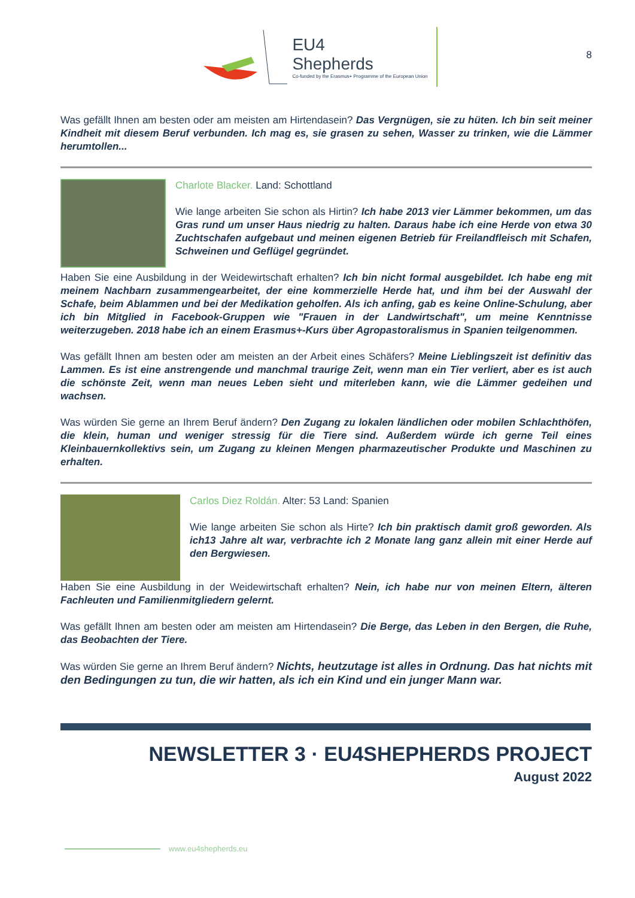EU4
Shepherds
Co-funded by the Erasmus+ Programme of the European Union
8
Was gefällt Ihnen am besten oder am meisten am Hirtendasein? Das Vergnügen, sie zu hüten. Ich bin seit meiner Kindheit mit diesem Beruf verbunden. Ich mag es, sie grasen zu sehen, Wasser zu trinken, wie die Lämmer herumtollen...
Charlote Blacker. Land: Schottland
Wie lange arbeiten Sie schon als Hirtin? Ich habe 2013 vier Lämmer bekommen, um das Gras rund um unser Haus niedrig zu halten. Daraus habe ich eine Herde von etwa 30 Zuchtschafen aufgebaut und meinen eigenen Betrieb für Freilandfleisch mit Schafen, Schweinen und Geflügel gegründet.
Haben Sie eine Ausbildung in der Weidewirtschaft erhalten? Ich bin nicht formal ausgebildet. Ich habe eng mit meinem Nachbarn zusammengearbeitet, der eine kommerzielle Herde hat, und ihm bei der Auswahl der Schafe, beim Ablammen und bei der Medikation geholfen. Als ich anfing, gab es keine Online-Schulung, aber ich bin Mitglied in Facebook-Gruppen wie "Frauen in der Landwirtschaft", um meine Kenntnisse weiterzugeben. 2018 habe ich an einem Erasmus+-Kurs über Agropastoralismus in Spanien teilgenommen.
Was gefällt Ihnen am besten oder am meisten an der Arbeit eines Schäfers? Meine Lieblingszeit ist definitiv das Lammen. Es ist eine anstrengende und manchmal traurige Zeit, wenn man ein Tier verliert, aber es ist auch die schönste Zeit, wenn man neues Leben sieht und miterleben kann, wie die Lämmer gedeihen und wachsen.
Was würden Sie gerne an Ihrem Beruf ändern? Den Zugang zu lokalen ländlichen oder mobilen Schlachthöfen, die klein, human und weniger stressig für die Tiere sind. Außerdem würde ich gerne Teil eines Kleinbauernkollektivs sein, um Zugang zu kleinen Mengen pharmazeutischer Produkte und Maschinen zu erhalten.
Carlos Diez Roldán. Alter: 53 Land: Spanien
Wie lange arbeiten Sie schon als Hirte? Ich bin praktisch damit groß geworden. Als ich13 Jahre alt war, verbrachte ich 2 Monate lang ganz allein mit einer Herde auf den Bergwiesen.
Haben Sie eine Ausbildung in der Weidewirtschaft erhalten? Nein, ich habe nur von meinen Eltern, älteren Fachleuten und Familienmitgliedern gelernt.
Was gefällt Ihnen am besten oder am meisten am Hirtendasein? Die Berge, das Leben in den Bergen, die Ruhe, das Beobachten der Tiere.
Was würden Sie gerne an Ihrem Beruf ändern? Nichts, heutzutage ist alles in Ordnung. Das hat nichts mit den Bedingungen zu tun, die wir hatten, als ich ein Kind und ein junger Mann war.
NEWSLETTER 3 · EU4SHEPHERDS PROJECT
August 2022
www.eu4shepherds.eu